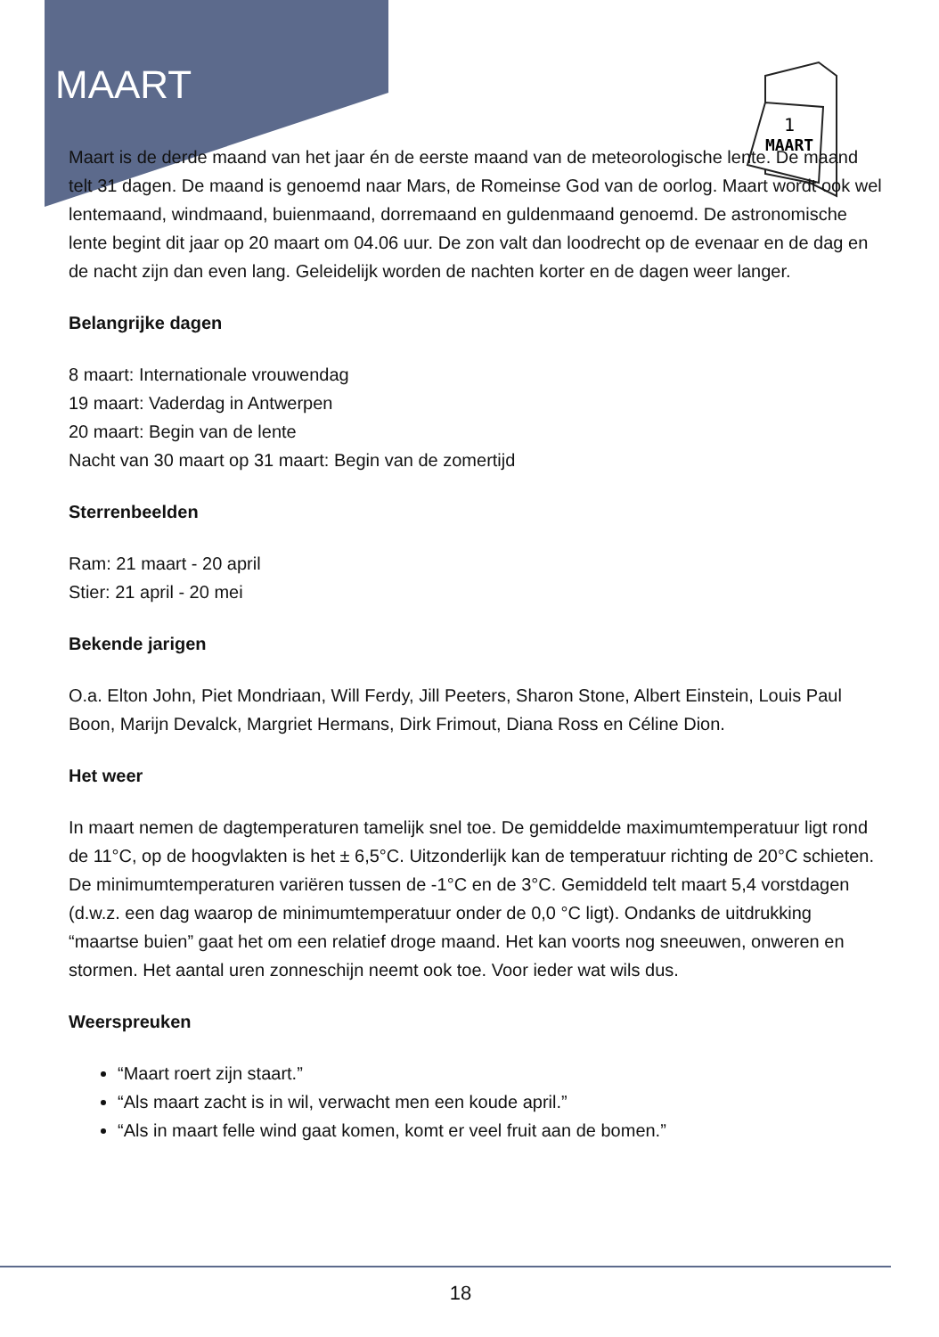MAART
1
MAART
Maart is de derde maand van het jaar én de eerste maand van de meteorologische lente. De maand telt 31 dagen. De maand is genoemd naar Mars, de Romeinse God van de oorlog. Maart wordt ook wel lentemaand, windmaand, buienmaand, dorremaand en guldenmaand genoemd. De astronomische lente begint dit jaar op 20 maart om 04.06 uur. De zon valt dan loodrecht op de evenaar en de dag en de nacht zijn dan even lang. Geleidelijk worden de nachten korter en de dagen weer langer.
Belangrijke dagen
8 maart: Internationale vrouwendag
19 maart: Vaderdag in Antwerpen
20 maart: Begin van de lente
Nacht van 30 maart op 31 maart: Begin van de zomertijd
Sterrenbeelden
Ram: 21 maart - 20 april
Stier: 21 april - 20 mei
Bekende jarigen
O.a. Elton John, Piet Mondriaan, Will Ferdy, Jill Peeters, Sharon Stone, Albert Einstein, Louis Paul Boon, Marijn Devalck, Margriet Hermans, Dirk Frimout, Diana Ross en Céline Dion.
Het weer
In maart nemen de dagtemperaturen tamelijk snel toe. De gemiddelde maximumtemperatuur ligt rond de 11°C, op de hoogvlakten is het ± 6,5°C. Uitzonderlijk kan de temperatuur richting de 20°C schieten. De minimumtemperaturen variëren tussen de -1°C en de 3°C. Gemiddeld telt maart 5,4 vorstdagen (d.w.z. een dag waarop de minimumtemperatuur onder de 0,0 °C ligt). Ondanks de uitdrukking “maartse buien” gaat het om een relatief droge maand. Het kan voorts nog sneeuwen, onweren en stormen. Het aantal uren zonneschijn neemt ook toe. Voor ieder wat wils dus.
Weerspreuken
“Maart roert zijn staart.”
“Als maart zacht is in wil, verwacht men een koude april.”
“Als in maart felle wind gaat komen, komt er veel fruit aan de bomen.”
18